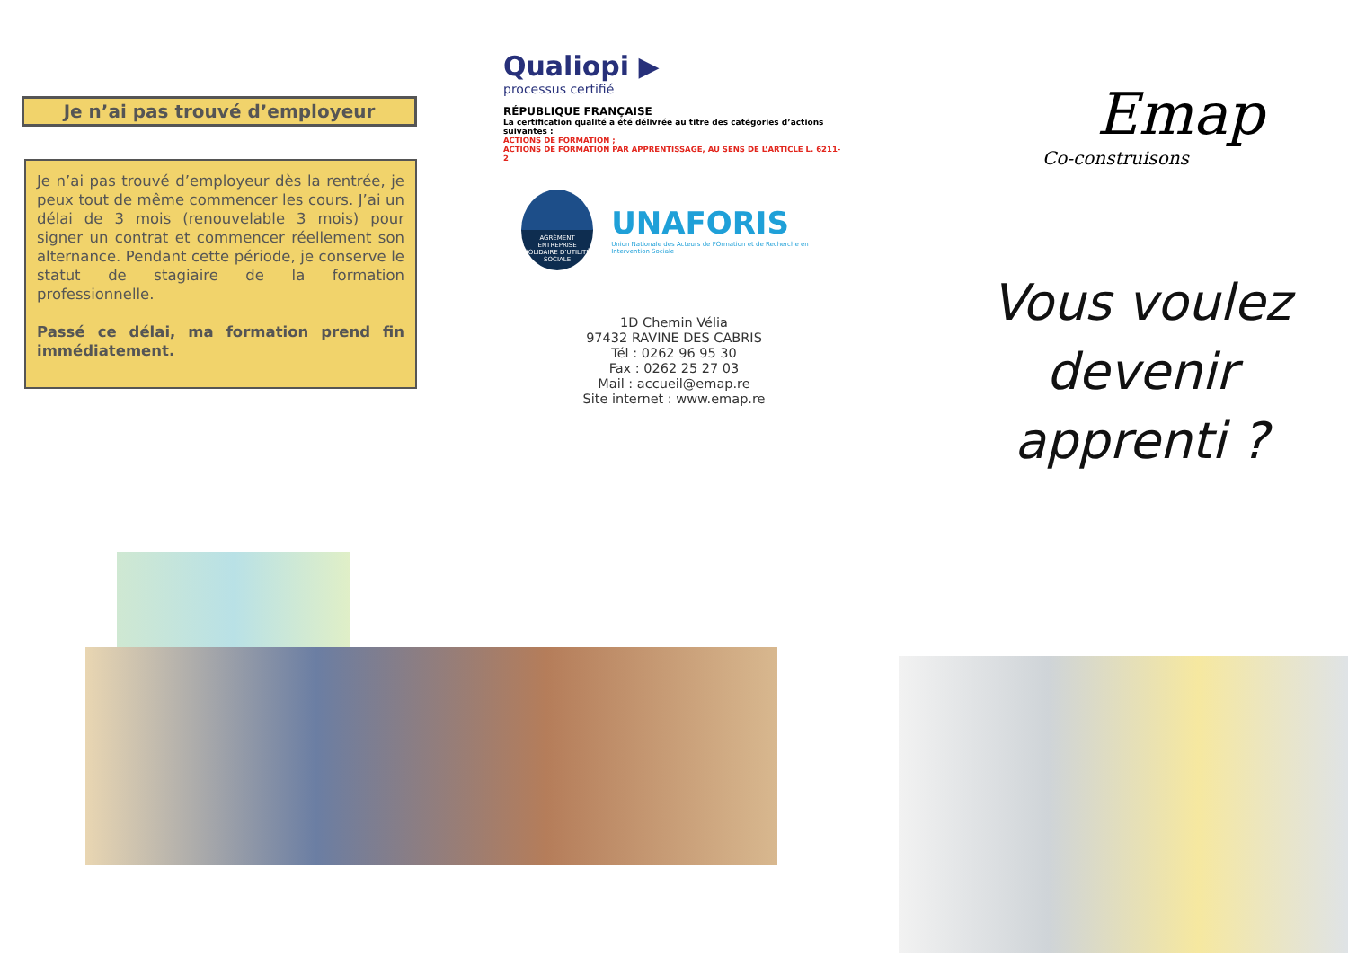Je n’ai pas trouvé d’employeur
Je n’ai pas trouvé d’employeur dès la rentrée, je peux tout de même commencer les cours. J’ai un délai de 3 mois (renouvelable 3 mois) pour signer un contrat et commencer réellement son alternance. Pendant cette période, je conserve le statut de stagiaire de la formation professionnelle.
Passé ce délai, ma formation prend fin immédiatement.
Qualiopi ▶
processus certifié
RÉPUBLIQUE FRANÇAISE
La certification qualité a été délivrée au titre des catégories d’actions suivantes :
ACTIONS DE FORMATION ;
ACTIONS DE FORMATION PAR APPRENTISSAGE, AU SENS DE L’ARTICLE L. 6211-2
AGRÉMENT
ENTREPRISE SOLIDAIRE D’UTILITÉ SOCIALE
UNAFORIS
Union Nationale des Acteurs de FOrmation et de Recherche en Intervention Sociale
1D Chemin Vélia
97432 RAVINE DES CABRIS
Tél : 0262 96 95 30
Fax : 0262 25 27 03
Mail : accueil@emap.re
Site internet : www.emap.re
Emap
Co-construisons
Vous voulez
devenir
apprenti ?